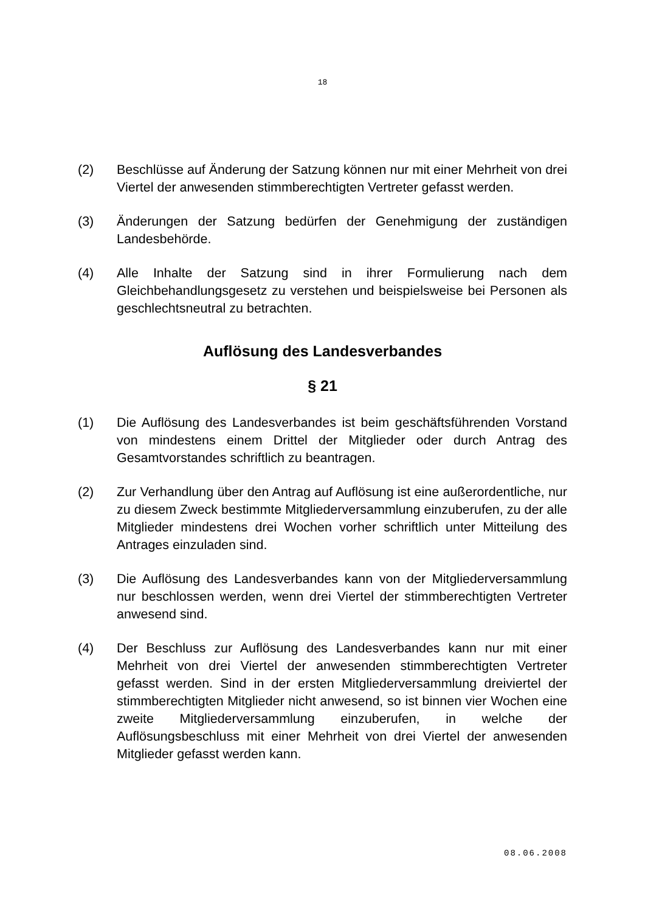18
(2) Beschlüsse auf Änderung der Satzung können nur mit einer Mehrheit von drei Viertel der anwesenden stimmberechtigten Vertreter gefasst werden.
(3) Änderungen der Satzung bedürfen der Genehmigung der zuständigen Landesbehörde.
(4) Alle Inhalte der Satzung sind in ihrer Formulierung nach dem Gleichbehandlungsgesetz zu verstehen und beispielsweise bei Personen als geschlechtsneutral zu betrachten.
Auflösung des Landesverbandes
§ 21
(1) Die Auflösung des Landesverbandes ist beim geschäftsführenden Vorstand von mindestens einem Drittel der Mitglieder oder durch Antrag des Gesamtvorstandes schriftlich zu beantragen.
(2) Zur Verhandlung über den Antrag auf Auflösung ist eine außerordentliche, nur zu diesem Zweck bestimmte Mitgliederversammlung einzuberufen, zu der alle Mitglieder mindestens drei Wochen vorher schriftlich unter Mitteilung des Antrages einzuladen sind.
(3) Die Auflösung des Landesverbandes kann von der Mitgliederversammlung nur beschlossen werden, wenn drei Viertel der stimmberechtigten Vertreter anwesend sind.
(4) Der Beschluss zur Auflösung des Landesverbandes kann nur mit einer Mehrheit von drei Viertel der anwesenden stimmberechtigten Vertreter gefasst werden. Sind in der ersten Mitgliederversammlung dreiviertel der stimmberechtigten Mitglieder nicht anwesend, so ist binnen vier Wochen eine zweite Mitgliederversammlung einzuberufen, in welche der Auflösungsbeschluss mit einer Mehrheit von drei Viertel der anwesenden Mitglieder gefasst werden kann.
08.06.2008